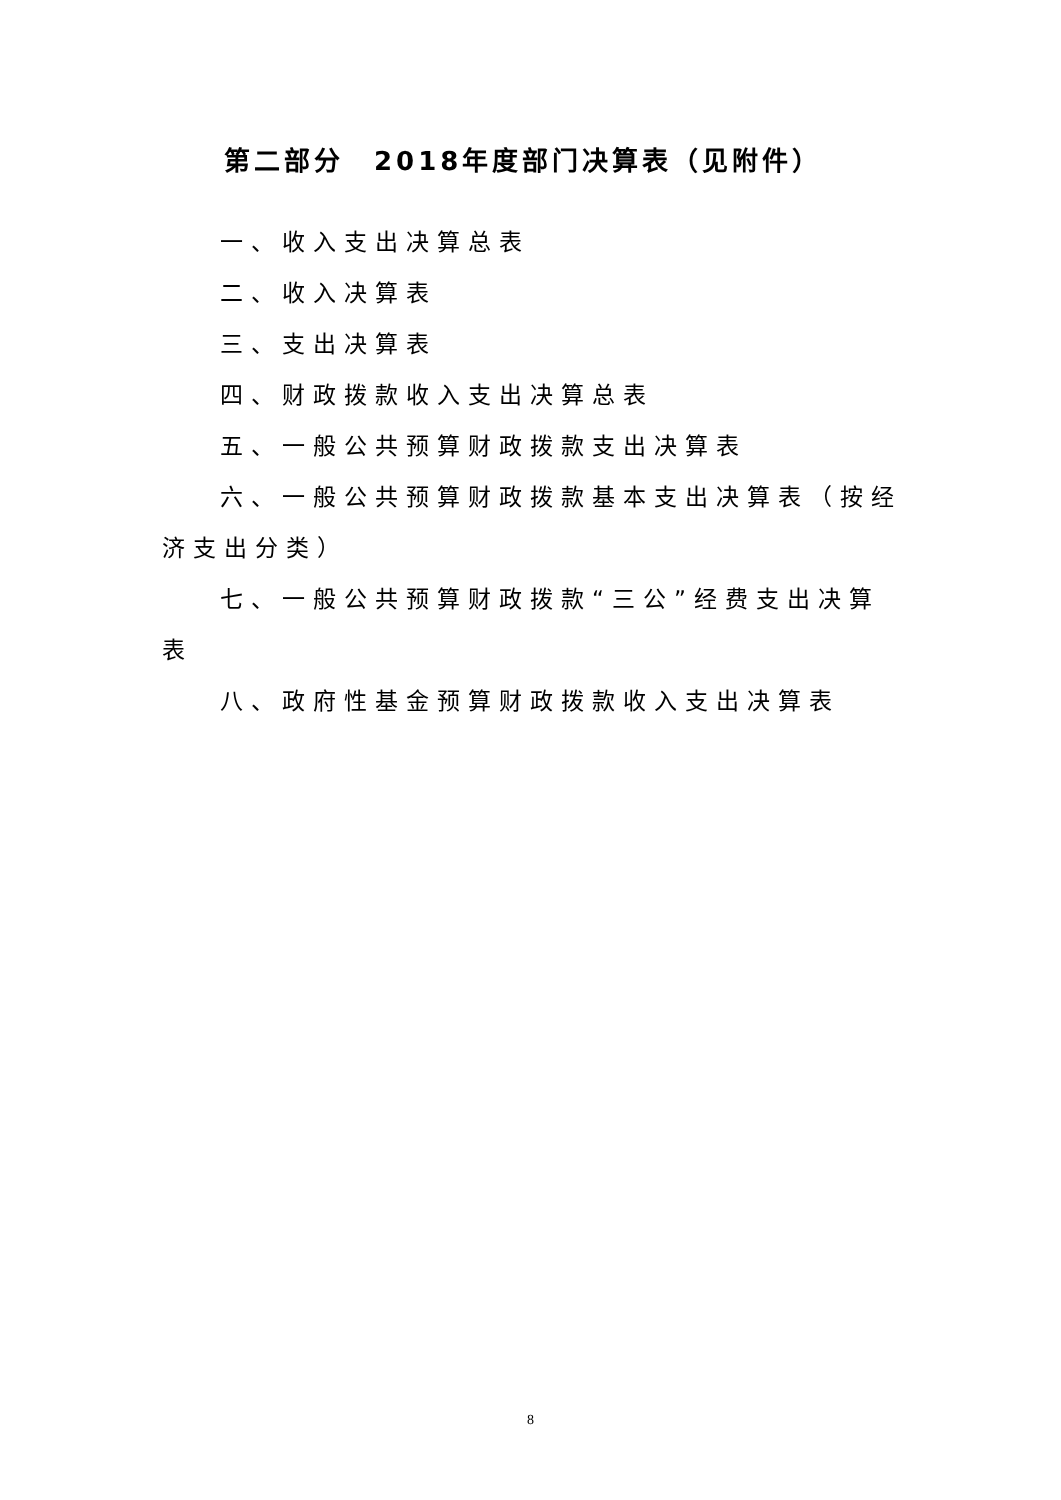第二部分　2018年度部门决算表（见附件）
一、收入支出决算总表
二、收入决算表
三、支出决算表
四、财政拨款收入支出决算总表
五、一般公共预算财政拨款支出决算表
六、一般公共预算财政拨款基本支出决算表（按经济支出分类）
七、一般公共预算财政拨款“三公”经费支出决算表
八、政府性基金预算财政拨款收入支出决算表
8